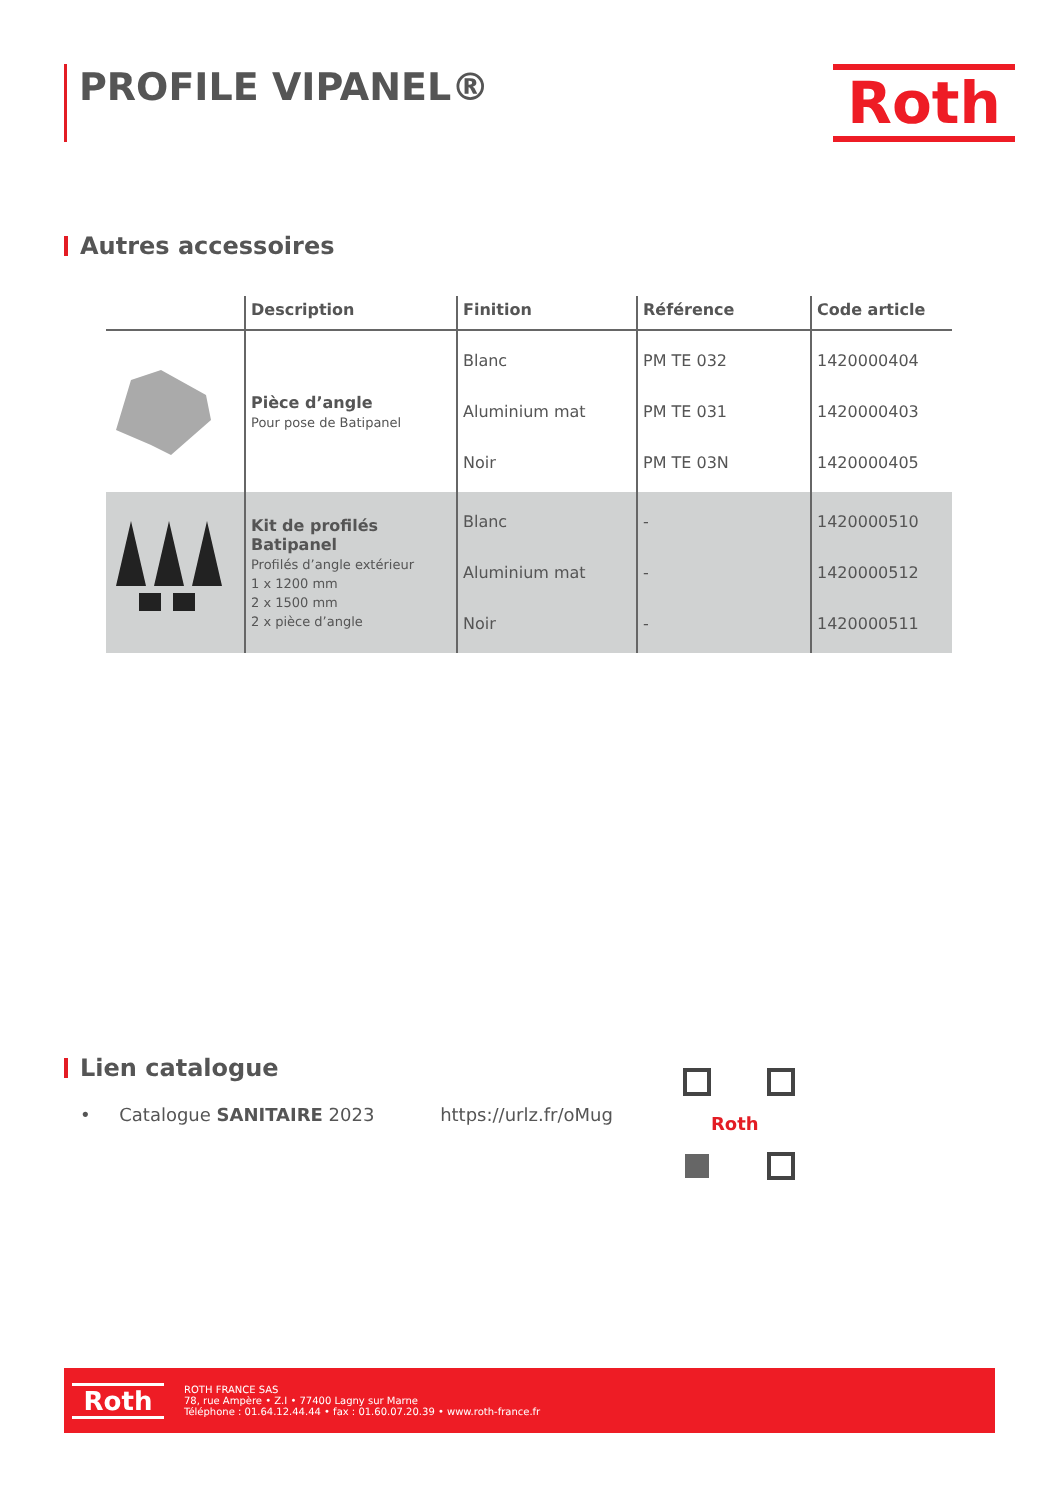PROFILE VIPANEL® Roth
Autres accessoires
| | Description | Finition | Référence | Code article |
| --- | --- | --- | --- | --- |
| | Pièce d’angle Pour pose de Batipanel | Blanc Aluminium mat Noir | PM TE 032 PM TE 031 PM TE 03N | 1420000404 1420000403 1420000405 |
| | Kit de profilés Batipanel Profilés d’angle extérieur 1 x 1200 mm 2 x 1500 mm 2 x pièce d’angle | Blanc Aluminium mat Noir | - - - | 1420000510 1420000512 1420000511 |
Lien catalogue
• Catalogue SANITAIRE 2023 https://urlz.fr/oMug
Roth
Roth
ROTH FRANCE SAS
78, rue Ampère • Z.I • 77400 Lagny sur Marne
Téléphone : 01.64.12.44.44 • fax : 01.60.07.20.39 • www.roth-france.fr